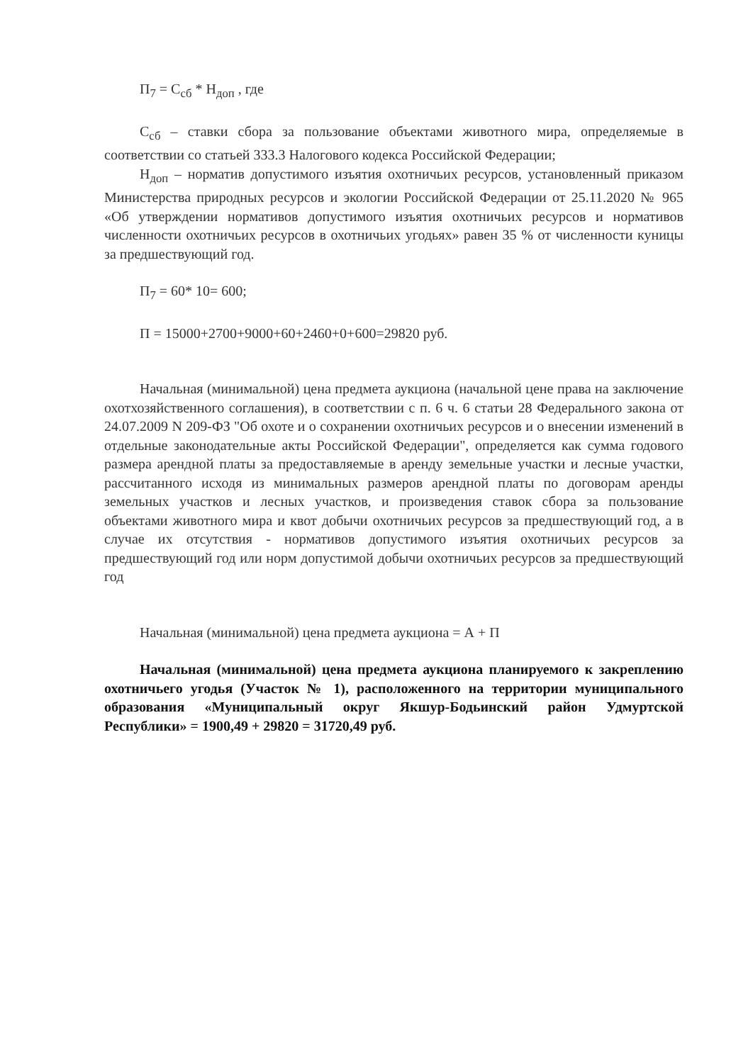П<sub>7</sub> = С<sub>сб</sub> * Н<sub>доп</sub> , где
С<sub>сб</sub> – ставки сбора за пользование объектами животного мира, определяемые в соответствии со статьей 333.3 Налогового кодекса Российской Федерации;
Н<sub>доп</sub> – норматив допустимого изъятия охотничьих ресурсов, установленный приказом Министерства природных ресурсов и экологии Российской Федерации от 25.11.2020 № 965 «Об утверждении нормативов допустимого изъятия охотничьих ресурсов и нормативов численности охотничьих ресурсов в охотничьих угодьях» равен 35 % от численности куницы за предшествующий год.
П<sub>7</sub> = 60* 10= 600;
П = 15000+2700+9000+60+2460+0+600=29820 руб.
Начальная (минимальной) цена предмета аукциона (начальной цене права на заключение охотхозяйственного соглашения), в соответствии с п. 6 ч. 6 статьи 28 Федерального закона от 24.07.2009 N 209-ФЗ "Об охоте и о сохранении охотничьих ресурсов и о внесении изменений в отдельные законодательные акты Российской Федерации", определяется как сумма годового размера арендной платы за предоставляемые в аренду земельные участки и лесные участки, рассчитанного исходя из минимальных размеров арендной платы по договорам аренды земельных участков и лесных участков, и произведения ставок сбора за пользование объектами животного мира и квот добычи охотничьих ресурсов за предшествующий год, а в случае их отсутствия - нормативов допустимого изъятия охотничьих ресурсов за предшествующий год или норм допустимой добычи охотничьих ресурсов за предшествующий год
Начальная (минимальной) цена предмета аукциона = А + П
Начальная (минимальной) цена предмета аукциона планируемого к закреплению охотничьего угодья (Участок № 1), расположенного на территории муниципального образования «Муниципальный округ Якшур-Бодьинский район Удмуртской Республики» = 1900,49 + 29820 = 31720,49 руб.